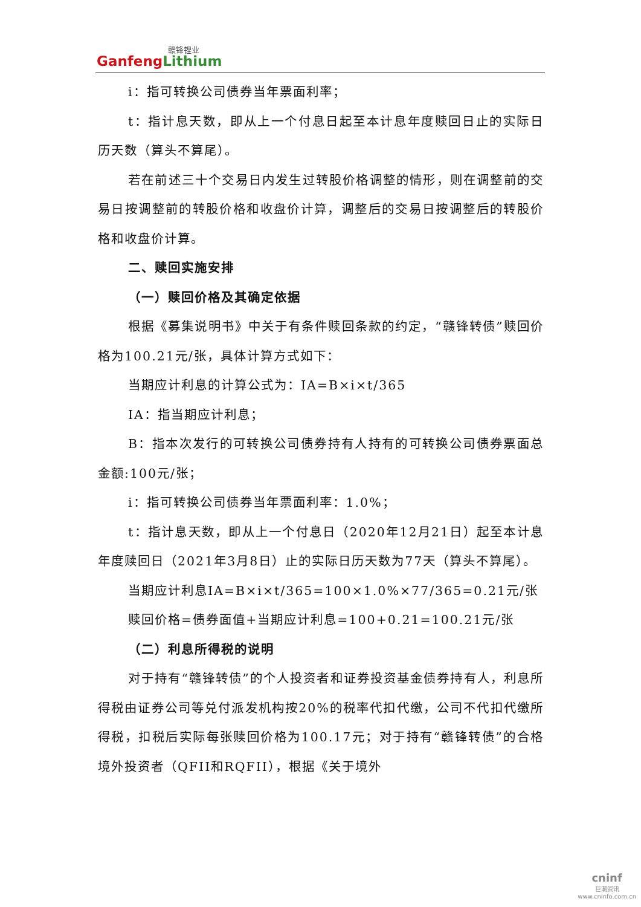赣锋锂业
GanfengLithium
i：指可转换公司债券当年票面利率；
t：指计息天数，即从上一个付息日起至本计息年度赎回日止的实际日历天数（算头不算尾）。
若在前述三十个交易日内发生过转股价格调整的情形，则在调整前的交易日按调整前的转股价格和收盘价计算，调整后的交易日按调整后的转股价格和收盘价计算。
二、赎回实施安排
（一）赎回价格及其确定依据
根据《募集说明书》中关于有条件赎回条款的约定，“赣锋转债”赎回价格为100.21元/张，具体计算方式如下：
当期应计利息的计算公式为：IA=B×i×t/365
IA：指当期应计利息；
B：指本次发行的可转换公司债券持有人持有的可转换公司债券票面总金额:100元/张；
i：指可转换公司债券当年票面利率：1.0%；
t：指计息天数，即从上一个付息日（2020年12月21日）起至本计息年度赎回日（2021年3月8日）止的实际日历天数为77天（算头不算尾）。
当期应计利息IA=B×i×t/365=100×1.0%×77/365=0.21元/张
赎回价格=债券面值+当期应计利息=100+0.21=100.21元/张
（二）利息所得税的说明
对于持有“赣锋转债”的个人投资者和证券投资基金债券持有人，利息所得税由证券公司等兑付派发机构按20%的税率代扣代缴，公司不代扣代缴所得税，扣税后实际每张赎回价格为100.17元；对于持有“赣锋转债”的合格境外投资者（QFII和RQFII），根据《关于境外
cninf
巨潮资讯
www.cninfo.com.cn